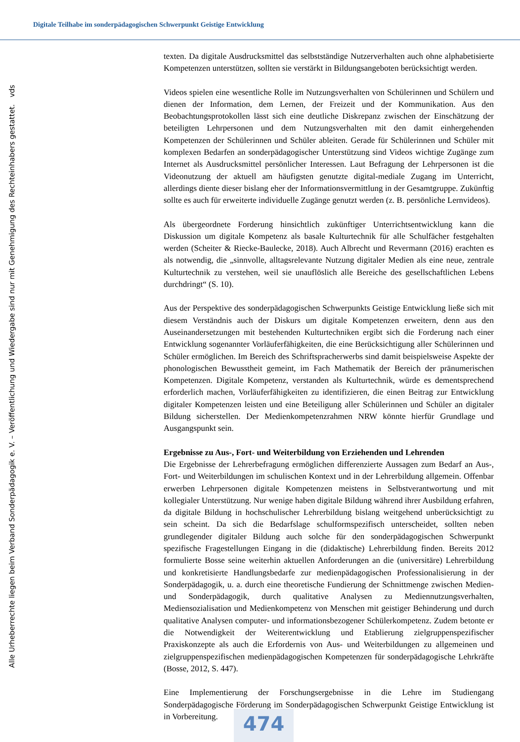Digitale Teilhabe im sonderpädagogischen Schwerpunkt Geistige Entwicklung
Alle Urheberrechte liegen beim Verband Sonderpädagogik e. V. – Veröffentlichung und Wiedergabe sind nur mit Genehmigung des Rechteinhabers gestattet. vds
texten. Da digitale Ausdrucksmittel das selbstständige Nutzerverhalten auch ohne alphabetisierte Kompetenzen unterstützen, sollten sie verstärkt in Bildungsangeboten berücksichtigt werden.
Videos spielen eine wesentliche Rolle im Nutzungsverhalten von Schülerinnen und Schülern und dienen der Information, dem Lernen, der Freizeit und der Kommunikation. Aus den Beobachtungsprotokollen lässt sich eine deutliche Diskrepanz zwischen der Einschätzung der beteiligten Lehrpersonen und dem Nutzungsverhalten mit den damit einhergehenden Kompetenzen der Schülerinnen und Schüler ableiten. Gerade für Schülerinnen und Schüler mit komplexen Bedarfen an sonderpädagogischer Unterstützung sind Videos wichtige Zugänge zum Internet als Ausdrucksmittel persönlicher Interessen. Laut Befragung der Lehrpersonen ist die Videonutzung der aktuell am häufigsten genutzte digital-mediale Zugang im Unterricht, allerdings diente dieser bislang eher der Informationsvermittlung in der Gesamtgruppe. Zukünftig sollte es auch für erweiterte individuelle Zugänge genutzt werden (z. B. persönliche Lernvideos).
Als übergeordnete Forderung hinsichtlich zukünftiger Unterrichtsentwicklung kann die Diskussion um digitale Kompetenz als basale Kulturtechnik für alle Schulfächer festgehalten werden (Scheiter & Riecke-Baulecke, 2018). Auch Albrecht und Revermann (2016) erachten es als notwendig, die „sinnvolle, alltagsrelevante Nutzung digitaler Medien als eine neue, zentrale Kulturtechnik zu verstehen, weil sie unauflöslich alle Bereiche des gesellschaftlichen Lebens durchdringt“ (S. 10).
Aus der Perspektive des sonderpädagogischen Schwerpunkts Geistige Entwicklung ließe sich mit diesem Verständnis auch der Diskurs um digitale Kompetenzen erweitern, denn aus den Auseinandersetzungen mit bestehenden Kulturtechniken ergibt sich die Forderung nach einer Entwicklung sogenannter Vorläuferfähigkeiten, die eine Berücksichtigung aller Schülerinnen und Schüler ermöglichen. Im Bereich des Schriftspracherwerbs sind damit beispielsweise Aspekte der phonologischen Bewusstheit gemeint, im Fach Mathematik der Bereich der pränumerischen Kompetenzen. Digitale Kompetenz, verstanden als Kulturtechnik, würde es dementsprechend erforderlich machen, Vorläuferfähigkeiten zu identifizieren, die einen Beitrag zur Entwicklung digitaler Kompetenzen leisten und eine Beteiligung aller Schülerinnen und Schüler an digitaler Bildung sicherstellen. Der Medienkompetenzrahmen NRW könnte hierfür Grundlage und Ausgangspunkt sein.
Ergebnisse zu Aus-, Fort- und Weiterbildung von Erziehenden und Lehrenden
Die Ergebnisse der Lehrerbefragung ermöglichen differenzierte Aussagen zum Bedarf an Aus-, Fort- und Weiterbildungen im schulischen Kontext und in der Lehrerbildung allgemein. Offenbar erwerben Lehrpersonen digitale Kompetenzen meistens in Selbstverantwortung und mit kollegialer Unterstützung. Nur wenige haben digitale Bildung während ihrer Ausbildung erfahren, da digitale Bildung in hochschulischer Lehrerbildung bislang weitgehend unberücksichtigt zu sein scheint. Da sich die Bedarfslage schulformspezifisch unterscheidet, sollten neben grundlegender digitaler Bildung auch solche für den sonderpädagogischen Schwerpunkt spezifische Fragestellungen Eingang in die (didaktische) Lehrerbildung finden. Bereits 2012 formulierte Bosse seine weiterhin aktuellen Anforderungen an die (universitäre) Lehrerbildung und konkretisierte Handlungsbedarfe zur medienpädagogischen Professionalisierung in der Sonderpädagogik, u. a. durch eine theoretische Fundierung der Schnittmenge zwischen Medien- und Sonderpädagogik, durch qualitative Analysen zu Mediennutzungsverhalten, Mediensozialisation und Medienkompetenz von Menschen mit geistiger Behinderung und durch qualitative Analysen computer- und informationsbezogener Schülerkompetenz. Zudem betonte er die Notwendigkeit der Weiterentwicklung und Etablierung zielgruppenspezifischer Praxiskonzepte als auch die Erfordernis von Aus- und Weiterbildungen zu allgemeinen und zielgruppenspezifischen medienpädagogischen Kompetenzen für sonderpädagogische Lehrkräfte (Bosse, 2012, S. 447).
Eine Implementierung der Forschungsergebnisse in die Lehre im Studiengang Sonderpädagogische Förderung im Sonderpädagogischen Schwerpunkt Geistige Entwicklung ist in Vorbereitung.
474